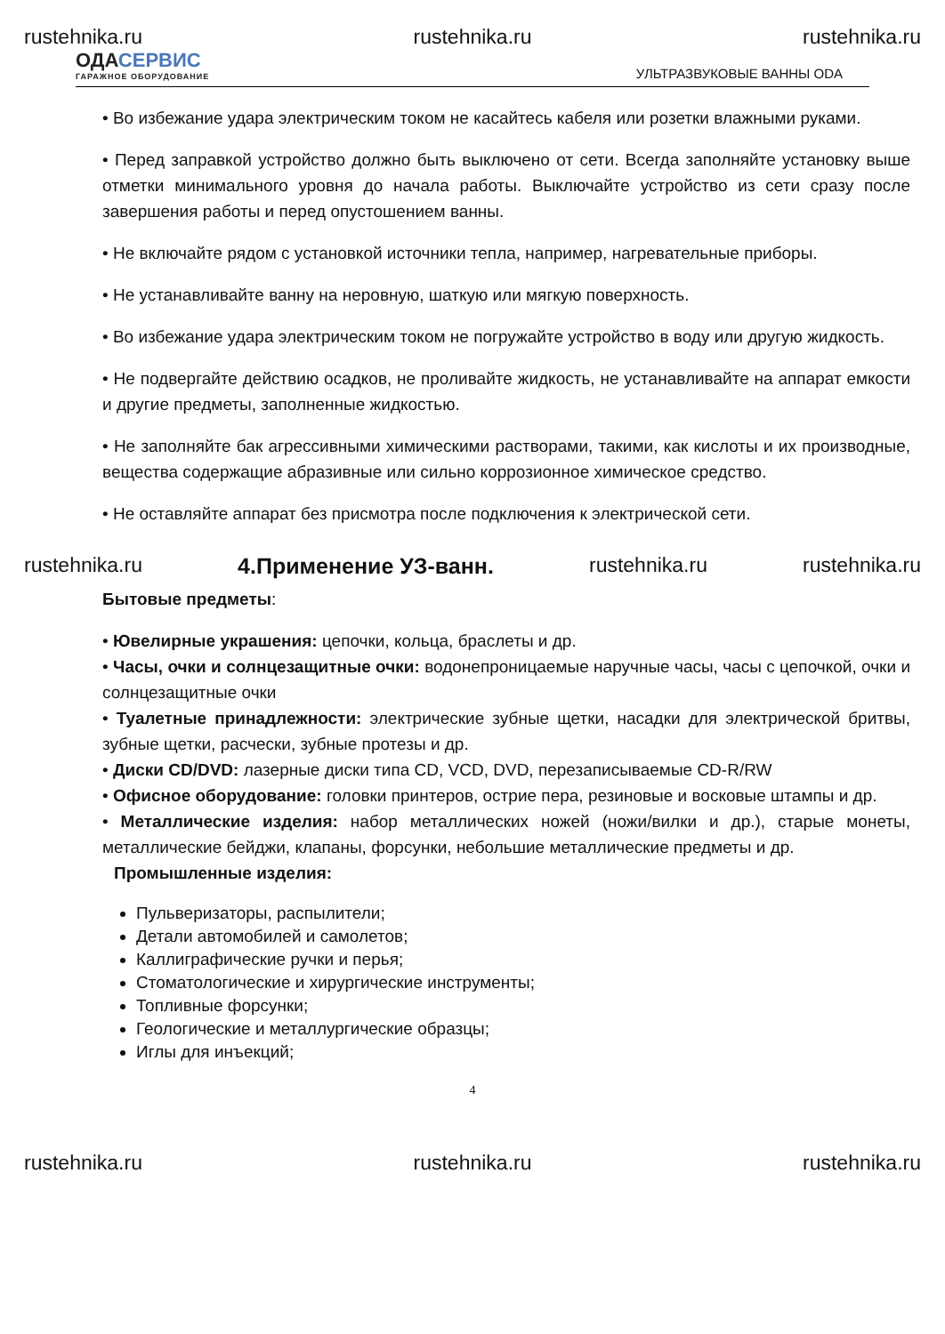rustehnika.ru rustehnika.ru rustehnika.ru
ОДАСЕРВИС
ГАРАЖНОЕ ОБОРУДОВАНИЕ
УЛЬТРАЗВУКОВЫЕ ВАННЫ ODA
• Во избежание удара электрическим током не касайтесь кабеля или розетки влажными руками.
• Перед заправкой устройство должно быть выключено от сети. Всегда заполняйте установку выше отметки минимального уровня до начала работы. Выключайте устройство из сети сразу после завершения работы и перед опустошением ванны.
• Не включайте рядом с установкой источники тепла, например, нагревательные приборы.
• Не устанавливайте ванну на неровную, шаткую или мягкую поверхность.
• Во избежание удара электрическим током не погружайте устройство в воду или другую жидкость.
• Не подвергайте действию осадков, не проливайте жидкость, не устанавливайте на аппарат емкости и другие предметы, заполненные жидкостью.
• Не заполняйте бак агрессивными химическими растворами, такими, как кислоты и их производные, вещества содержащие абразивные или сильно коррозионное химическое средство.
• Не оставляйте аппарат без присмотра после подключения к электрической сети.
rustehnika.ru 4.Применение УЗ-ванн. rustehnika.ru rustehnika.ru
Бытовые предметы:
• Ювелирные украшения: цепочки, кольца, браслеты и др.
• Часы, очки и солнцезащитные очки: водонепроницаемые наручные часы, часы с цепочкой, очки и солнцезащитные очки
• Туалетные принадлежности: электрические зубные щетки, насадки для электрической бритвы, зубные щетки, расчески, зубные протезы и др.
• Диски CD/DVD: лазерные диски типа CD, VCD, DVD, перезаписываемые CD-R/RW
• Офисное оборудование: головки принтеров, острие пера, резиновые и восковые штампы и др.
• Металлические изделия: набор металлических ножей (ножи/вилки и др.), старые монеты, металлические бейджи, клапаны, форсунки, небольшие металлические предметы и др.
Промышленные изделия:
Пульверизаторы, распылители;
Детали автомобилей и самолетов;
Каллиграфические ручки и перья;
Стоматологические и хирургические инструменты;
Топливные форсунки;
Геологические и металлургические образцы;
Иглы для инъекций;
4
rustehnika.ru rustehnika.ru rustehnika.ru